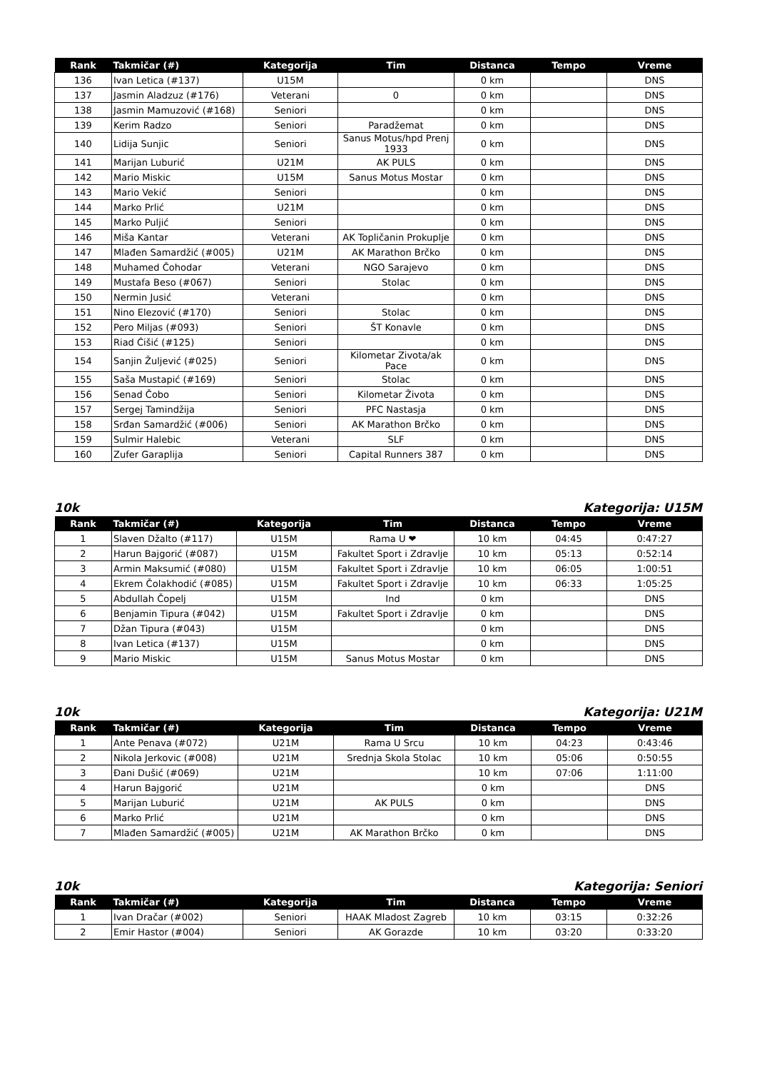| Rank | Takmičar (#) | Kategorija | Tim | Distanca | Tempo | Vreme |
| --- | --- | --- | --- | --- | --- | --- |
| 136 | Ivan Letica (#137) | U15M | | 0 km | | DNS |
| 137 | Jasmin Aladzuz (#176) | Veterani | 0 | 0 km | | DNS |
| 138 | Jasmin Mamuzović (#168) | Seniori | | 0 km | | DNS |
| 139 | Kerim Radzo | Seniori | Paradžemat | 0 km | | DNS |
| 140 | Lidija Sunjic | Seniori | Sanus Motus/hpd Prenj 1933 | 0 km | | DNS |
| 141 | Marijan Luburić | U21M | AK PULS | 0 km | | DNS |
| 142 | Mario Miskic | U15M | Sanus Motus Mostar | 0 km | | DNS |
| 143 | Mario Vekić | Seniori | | 0 km | | DNS |
| 144 | Marko Prlić | U21M | | 0 km | | DNS |
| 145 | Marko Puljić | Seniori | | 0 km | | DNS |
| 146 | Miša Kantar | Veterani | AK Topličanin Prokuplje | 0 km | | DNS |
| 147 | Mlađen Samardžić (#005) | U21M | AK Marathon Brčko | 0 km | | DNS |
| 148 | Muhamed Čohodar | Veterani | NGO Sarajevo | 0 km | | DNS |
| 149 | Mustafa Beso (#067) | Seniori | Stolac | 0 km | | DNS |
| 150 | Nermin Jusić | Veterani | | 0 km | | DNS |
| 151 | Nino Elezović (#170) | Seniori | Stolac | 0 km | | DNS |
| 152 | Pero Miljas (#093) | Seniori | ŠT Konavle | 0 km | | DNS |
| 153 | Riad Ćišić (#125) | Seniori | | 0 km | | DNS |
| 154 | Sanjin Žuljević (#025) | Seniori | Kilometar Zivota/ak Pace | 0 km | | DNS |
| 155 | Saša Mustapić (#169) | Seniori | Stolac | 0 km | | DNS |
| 156 | Senad Čobo | Seniori | Kilometar Života | 0 km | | DNS |
| 157 | Sergej Tamindžija | Seniori | PFC Nastasja | 0 km | | DNS |
| 158 | Srđan Samardžić (#006) | Seniori | AK Marathon Brčko | 0 km | | DNS |
| 159 | Sulmir Halebic | Veterani | SLF | 0 km | | DNS |
| 160 | Zufer Garaplija | Seniori | Capital Runners 387 | 0 km | | DNS |
10k Kategorija: U15M
| Rank | Takmičar (#) | Kategorija | Tim | Distanca | Tempo | Vreme |
| --- | --- | --- | --- | --- | --- | --- |
| 1 | Slaven Džalto (#117) | U15M | Rama U ❤ | 10 km | 04:45 | 0:47:27 |
| 2 | Harun Bajgorić (#087) | U15M | Fakultet Sport i Zdravlje | 10 km | 05:13 | 0:52:14 |
| 3 | Armin Maksumić (#080) | U15M | Fakultet Sport i Zdravlje | 10 km | 06:05 | 1:00:51 |
| 4 | Ekrem Čolakhodić (#085) | U15M | Fakultet Sport i Zdravlje | 10 km | 06:33 | 1:05:25 |
| 5 | Abdullah Čopelj | U15M | Ind | 0 km | | DNS |
| 6 | Benjamin Tipura (#042) | U15M | Fakultet Sport i Zdravlje | 0 km | | DNS |
| 7 | Džan Tipura (#043) | U15M | | 0 km | | DNS |
| 8 | Ivan Letica (#137) | U15M | | 0 km | | DNS |
| 9 | Mario Miskic | U15M | Sanus Motus Mostar | 0 km | | DNS |
10k Kategorija: U21M
| Rank | Takmičar (#) | Kategorija | Tim | Distanca | Tempo | Vreme |
| --- | --- | --- | --- | --- | --- | --- |
| 1 | Ante Penava (#072) | U21M | Rama U Srcu | 10 km | 04:23 | 0:43:46 |
| 2 | Nikola Jerkovic (#008) | U21M | Srednja Skola Stolac | 10 km | 05:06 | 0:50:55 |
| 3 | Đani Dušić (#069) | U21M | | 10 km | 07:06 | 1:11:00 |
| 4 | Harun Bajgorić | U21M | | 0 km | | DNS |
| 5 | Marijan Luburić | U21M | AK PULS | 0 km | | DNS |
| 6 | Marko Prlić | U21M | | 0 km | | DNS |
| 7 | Mlađen Samardžić (#005) | U21M | AK Marathon Brčko | 0 km | | DNS |
10k Kategorija: Seniori
| Rank | Takmičar (#) | Kategorija | Tim | Distanca | Tempo | Vreme |
| --- | --- | --- | --- | --- | --- | --- |
| 1 | Ivan Dračar (#002) | Seniori | HAAK Mladost Zagreb | 10 km | 03:15 | 0:32:26 |
| 2 | Emir Hastor (#004) | Seniori | AK Gorazde | 10 km | 03:20 | 0:33:20 |